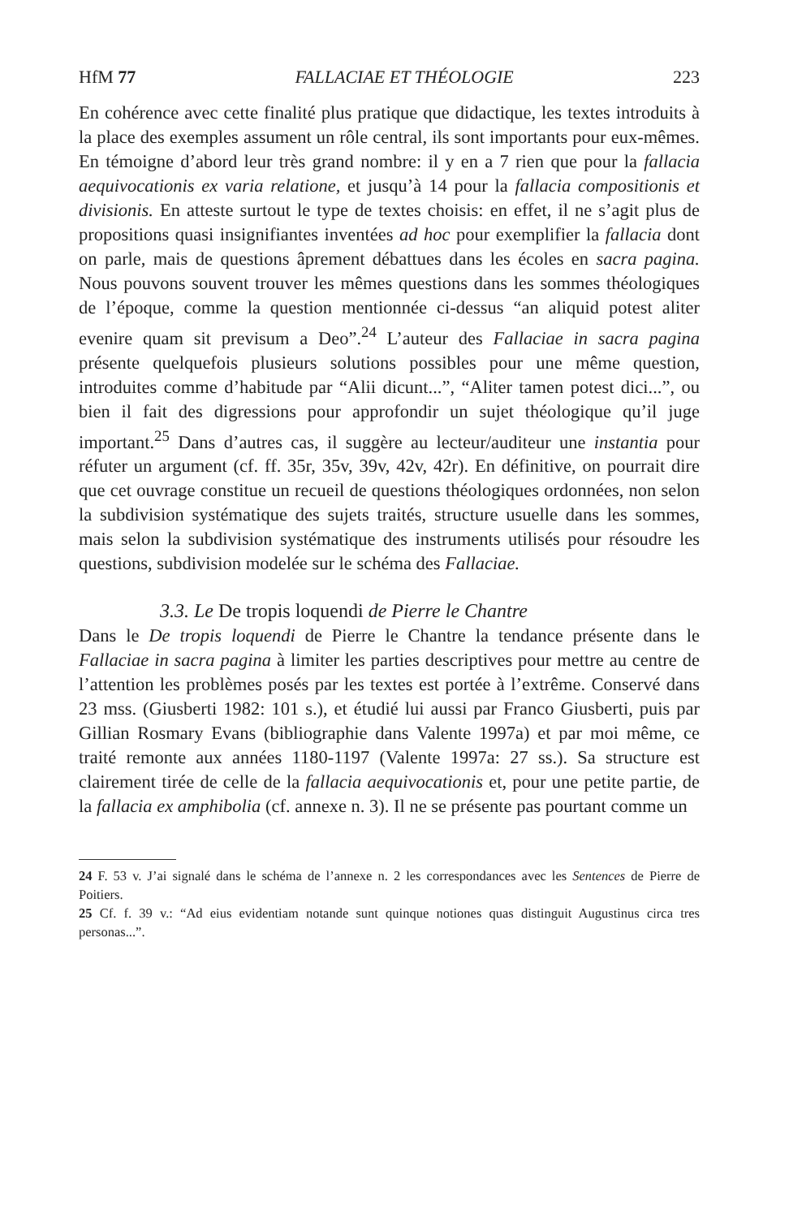HfM 77 FALLACIAE ET THÉOLOGIE 223
En cohérence avec cette finalité plus pratique que didactique, les textes introduits à la place des exemples assument un rôle central, ils sont importants pour eux-mêmes. En témoigne d’abord leur très grand nombre: il y en a 7 rien que pour la fallacia aequivocationis ex varia relatione, et jusqu’à 14 pour la fallacia compositionis et divisionis. En atteste surtout le type de textes choisis: en effet, il ne s’agit plus de propositions quasi insignifiantes inventées ad hoc pour exemplifier la fallacia dont on parle, mais de questions âprement débattues dans les écoles en sacra pagina. Nous pouvons souvent trouver les mêmes questions dans les sommes théologiques de l’époque, comme la question mentionnée ci-dessus “an aliquid potest aliter evenire quam sit previsum a Deo”.<sup>24</sup> L’auteur des Fallaciae in sacra pagina présente quelquefois plusieurs solutions possibles pour une même question, introduites comme d’habitude par “Alii dicunt...”, “Aliter tamen potest dici...”, ou bien il fait des digressions pour approfondir un sujet théologique qu’il juge important.<sup>25</sup> Dans d’autres cas, il suggère au lecteur/auditeur une instantia pour réfuter un argument (cf. ff. 35r, 35v, 39v, 42v, 42r). En définitive, on pourrait dire que cet ouvrage constitue un recueil de questions théologiques ordonnées, non selon la subdivision systématique des sujets traités, structure usuelle dans les sommes, mais selon la subdivision systématique des instruments utilisés pour résoudre les questions, subdivision modelée sur le schéma des Fallaciae.
3.3. Le De tropis loquendi de Pierre le Chantre
Dans le De tropis loquendi de Pierre le Chantre la tendance présente dans le Fallaciae in sacra pagina à limiter les parties descriptives pour mettre au centre de l’attention les problèmes posés par les textes est portée à l’extrême. Conservé dans 23 mss. (Giusberti 1982: 101 s.), et étudié lui aussi par Franco Giusberti, puis par Gillian Rosmary Evans (bibliographie dans Valente 1997a) et par moi même, ce traité remonte aux années 1180-1197 (Valente 1997a: 27 ss.). Sa structure est clairement tirée de celle de la fallacia aequivocationis et, pour une petite partie, de la fallacia ex amphibolia (cf. annexe n. 3). Il ne se présente pas pourtant comme un
24 F. 53 v. J’ai signalé dans le schéma de l’annexe n. 2 les correspondances avec les Sentences de Pierre de Poitiers.
25 Cf. f. 39 v.: “Ad eius evidentiam notande sunt quinque notiones quas distinguit Augustinus circa tres personas...”.